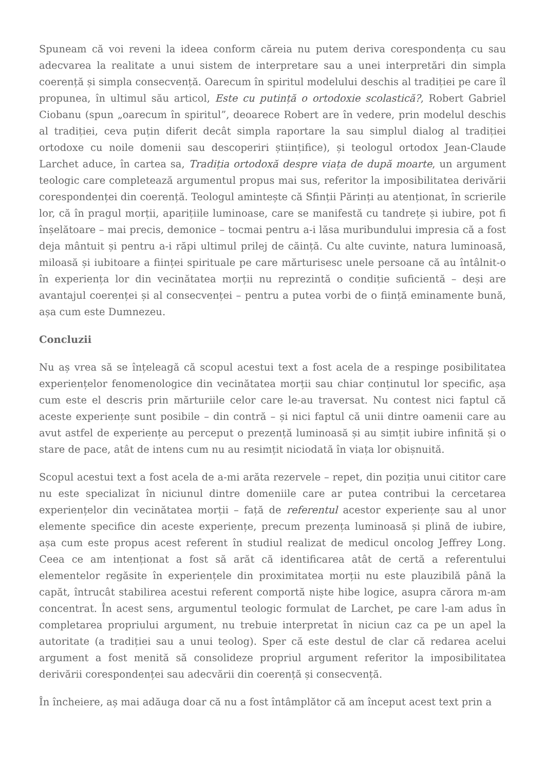Spuneam că voi reveni la ideea conform căreia nu putem deriva corespondența cu sau adecvarea la realitate a unui sistem de interpretare sau a unei interpretări din simpla coerență și simpla consecvență. Oarecum în spiritul modelului deschis al tradiției pe care îl propunea, în ultimul său articol, Este cu putință o ortodoxie scolastică?, Robert Gabriel Ciobanu (spun „oarecum în spiritul”, deoarece Robert are în vedere, prin modelul deschis al tradiției, ceva puțin diferit decât simpla raportare la sau simplul dialog al tradiției ortodoxe cu noile domenii sau descoperiri științifice), și teologul ortodox Jean-Claude Larchet aduce, în cartea sa, Tradiția ortodoxă despre viața de după moarte, un argument teologic care completează argumentul propus mai sus, referitor la imposibilitatea derivării corespondenței din coerență. Teologul amintește că Sfinții Părinți au atenționat, în scrierile lor, că în pragul morții, aparițiile luminoase, care se manifestă cu tandrețe și iubire, pot fi înșelătoare – mai precis, demonice – tocmai pentru a-i lăsa muribundului impresia că a fost deja mântuit și pentru a-i răpi ultimul prilej de căință. Cu alte cuvinte, natura luminoasă, miloasă și iubitoare a ființei spirituale pe care mărturisesc unele persoane că au întâlnit-o în experiența lor din vecinătatea morții nu reprezintă o condiție suficientă – deși are avantajul coerenței și al consecvenței – pentru a putea vorbi de o ființă eminamente bună, așa cum este Dumnezeu.
Concluzii
Nu aș vrea să se înțeleagă că scopul acestui text a fost acela de a respinge posibilitatea experiențelor fenomenologice din vecinătatea morții sau chiar conținutul lor specific, așa cum este el descris prin mărturiile celor care le-au traversat. Nu contest nici faptul că aceste experiențe sunt posibile – din contră – și nici faptul că unii dintre oamenii care au avut astfel de experiențe au perceput o prezență luminoasă și au simțit iubire infinită și o stare de pace, atât de intens cum nu au resimțit niciodată în viața lor obișnuită.
Scopul acestui text a fost acela de a-mi arăta rezervele – repet, din poziția unui cititor care nu este specializat în niciunul dintre domeniile care ar putea contribui la cercetarea experiențelor din vecinătatea morții – față de referentul acestor experiențe sau al unor elemente specifice din aceste experiențe, precum prezența luminoasă și plină de iubire, așa cum este propus acest referent în studiul realizat de medicul oncolog Jeffrey Long. Ceea ce am intenționat a fost să arăt că identificarea atât de certă a referentului elementelor regăsite în experiențele din proximitatea morții nu este plauzibilă până la capăt, întrucât stabilirea acestui referent comportă niște hibe logice, asupra cărora m-am concentrat. În acest sens, argumentul teologic formulat de Larchet, pe care l-am adus în completarea propriului argument, nu trebuie interpretat în niciun caz ca pe un apel la autoritate (a tradiției sau a unui teolog). Sper că este destul de clar că redarea acelui argument a fost menită să consolideze propriul argument referitor la imposibilitatea derivării corespondenței sau adecvării din coerență și consecvență.
În încheiere, aș mai adăuga doar că nu a fost întâmplător că am început acest text prin a